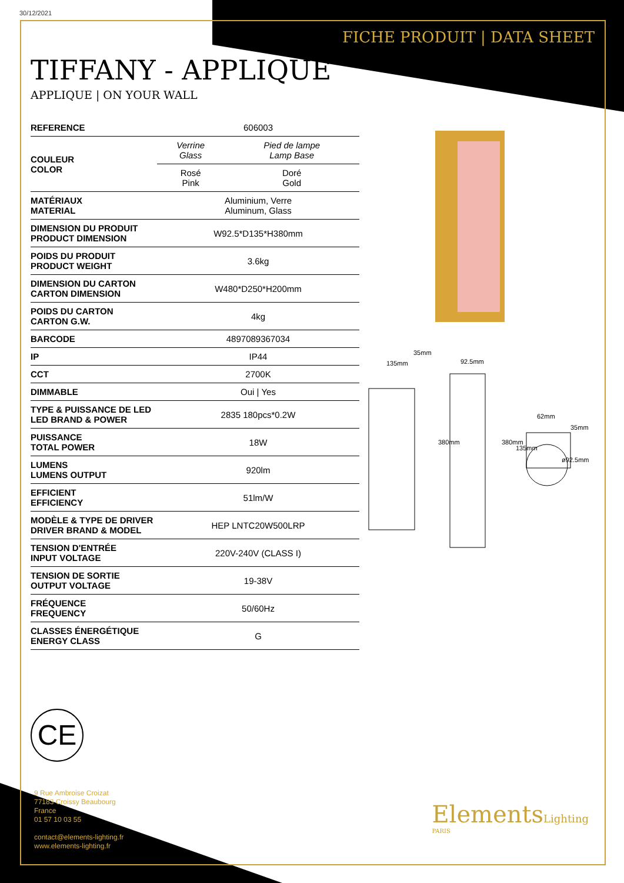30/12/2021
FICHE PRODUIT | DATA SHEET
TIFFANY - APPLIQUE
APPLIQUE | ON YOUR WALL
| REFERENCE | 606003 | |
| COULEUR COLOR | Verrine Glass | Pied de lampe Lamp Base |
| | Rosé Pink | Doré Gold |
| MATÉRIAUX MATERIAL | Aluminium, Verre Aluminum, Glass | |
| DIMENSION DU PRODUIT PRODUCT DIMENSION | W92.5*D135*H380mm | |
| POIDS DU PRODUIT PRODUCT WEIGHT | 3.6kg | |
| DIMENSION DU CARTON CARTON DIMENSION | W480*D250*H200mm | |
| POIDS DU CARTON CARTON G.W. | 4kg | |
| BARCODE | 4897089367034 | |
| IP | IP44 | |
| CCT | 2700K | |
| DIMMABLE | Oui / Yes | |
| TYPE & PUISSANCE DE LED LED BRAND & POWER | 2835 180pcs*0.2W | |
| PUISSANCE TOTAL POWER | 18W | |
| LUMENS LUMENS OUTPUT | 920lm | |
| EFFICIENT EFFICIENCY | 51lm/W | |
| MODÈLE & TYPE DE DRIVER DRIVER BRAND & MODEL | HEP LNTC20W500LRP | |
| TENSION D'ENTRÉE INPUT VOLTAGE | 220V-240V (CLASS I) | |
| TENSION DE SORTIE OUTPUT VOLTAGE | 19-38V | |
| FRÉQUENCE FREQUENCY | 50/60Hz | |
| CLASSES ÉNERGÉTIQUE ENERGY CLASS | G | |
35mm
135mm 92.5mm
62mm
380mm 380mm
135mm
35mm
ø92.5mm
CE
9 Rue Ambroise Croizat
77183 Croissy Beaubourg
France
01 57 10 03 55
contact@elements-lighting.fr
www.elements-lighting.fr
ElementsLighting
PARIS